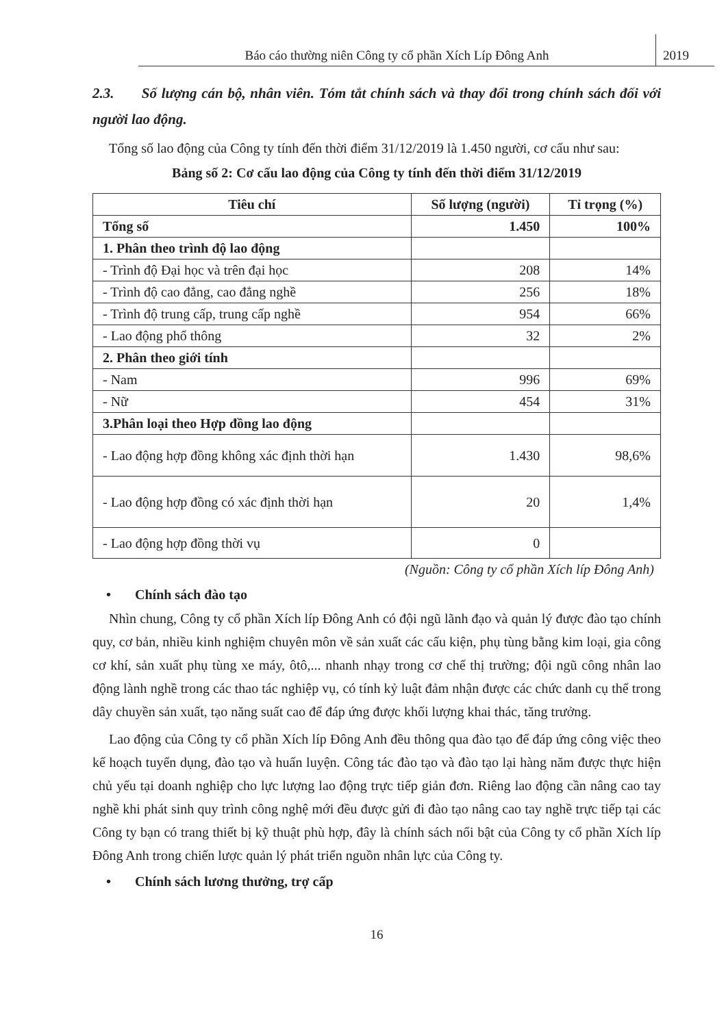Báo cáo thường niên Công ty cổ phần Xích Líp Đông Anh
2019
2.3. Số lượng cán bộ, nhân viên. Tóm tắt chính sách và thay đổi trong chính sách đối với người lao động.
Tổng số lao động của Công ty tính đến thời điểm 31/12/2019 là 1.450 người, cơ cấu như sau:
Bảng số 2: Cơ cấu lao động của Công ty tính đến thời điểm 31/12/2019
| Tiêu chí | Số lượng (người) | Tỉ trọng (%) |
| --- | --- | --- |
| Tổng số | 1.450 | 100% |
| 1. Phân theo trình độ lao động | | |
| - Trình độ Đại học và trên đại học | 208 | 14% |
| - Trình độ cao đẳng, cao đẳng nghề | 256 | 18% |
| - Trình độ trung cấp, trung cấp nghề | 954 | 66% |
| - Lao động phổ thông | 32 | 2% |
| 2. Phân theo giới tính | | |
| - Nam | 996 | 69% |
| - Nữ | 454 | 31% |
| 3.Phân loại theo Hợp đồng lao động | | |
| - Lao động hợp đồng không xác định thời hạn | 1.430 | 98,6% |
| - Lao động hợp đồng có xác định thời hạn | 20 | 1,4% |
| - Lao động hợp đồng thời vụ | 0 | |
(Nguồn: Công ty cổ phần Xích líp Đông Anh)
• Chính sách đào tạo
Nhìn chung, Công ty cổ phần Xích líp Đông Anh có đội ngũ lãnh đạo và quản lý được đào tạo chính quy, cơ bản, nhiều kinh nghiệm chuyên môn về sản xuất các cấu kiện, phụ tùng bằng kim loại, gia công cơ khí, sản xuất phụ tùng xe máy, ôtô,... nhanh nhạy trong cơ chế thị trường; đội ngũ công nhân lao động lành nghề trong các thao tác nghiệp vụ, có tính kỷ luật đảm nhận được các chức danh cụ thể trong dây chuyền sản xuất, tạo năng suất cao để đáp ứng được khối lượng khai thác, tăng trưởng.
Lao động của Công ty cổ phần Xích líp Đông Anh đều thông qua đào tạo để đáp ứng công việc theo kế hoạch tuyển dụng, đào tạo và huấn luyện. Công tác đào tạo và đào tạo lại hàng năm được thực hiện chủ yếu tại doanh nghiệp cho lực lượng lao động trực tiếp giản đơn. Riêng lao động cần nâng cao tay nghề khi phát sinh quy trình công nghệ mới đều được gửi đi đào tạo nâng cao tay nghề trực tiếp tại các Công ty bạn có trang thiết bị kỹ thuật phù hợp, đây là chính sách nổi bật của Công ty cổ phần Xích líp Đông Anh trong chiến lược quản lý phát triển nguồn nhân lực của Công ty.
• Chính sách lương thưởng, trợ cấp
16